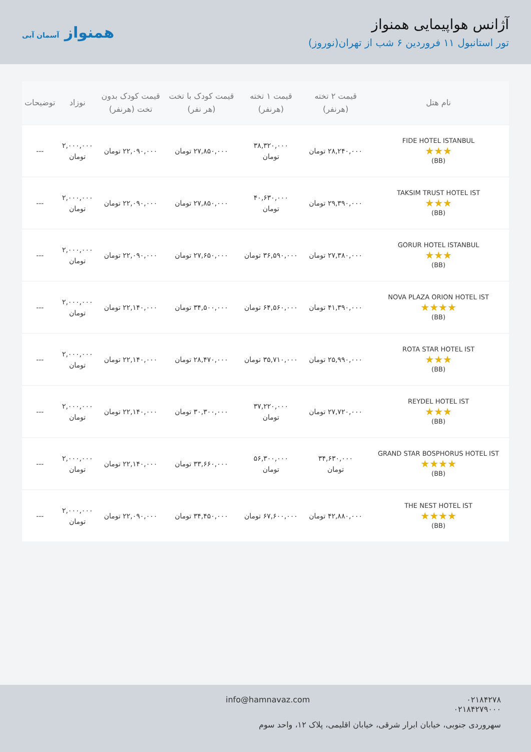آژانس هواپیمایی همنواز
تور استانبول ۱۱ فروردین ۶ شب از تهران(نوروز)
همنواز آسمان آبی
| نام هتل | قیمت ۲ تخته (هرنفر) | قیمت ۱ تخته (هرنفر) | قیمت کودک با تخت (هر نفر) | قیمت کودک بدون تخت (هرنفر) | نوزاد | توضیحات |
| --- | --- | --- | --- | --- | --- | --- |
| FIDE HOTEL ISTANBUL ★★★ (BB) | ۲۸,۲۴۰,۰۰۰ تومان | ۳۸,۳۲۰,۰۰۰ تومان | ۲۷,۸۵۰,۰۰۰ تومان | ۲۲,۰۹۰,۰۰۰ تومان | ۲,۰۰۰,۰۰۰ تومان | --- |
| TAKSIM TRUST HOTEL IST ★★★ (BB) | ۲۹,۳۹۰,۰۰۰ تومان | ۴۰,۶۳۰,۰۰۰ تومان | ۲۷,۸۵۰,۰۰۰ تومان | ۲۲,۰۹۰,۰۰۰ تومان | ۲,۰۰۰,۰۰۰ تومان | --- |
| GORUR HOTEL ISTANBUL ★★★ (BB) | ۲۷,۳۸۰,۰۰۰ تومان | ۳۶,۵۹۰,۰۰۰ تومان | ۲۷,۶۵۰,۰۰۰ تومان | ۲۲,۰۹۰,۰۰۰ تومان | ۲,۰۰۰,۰۰۰ تومان | --- |
| NOVA PLAZA ORION HOTEL IST ★★★★ (BB) | ۴۱,۳۹۰,۰۰۰ تومان | ۶۴,۵۶۰,۰۰۰ تومان | ۳۴,۵۰۰,۰۰۰ تومان | ۲۲,۱۴۰,۰۰۰ تومان | ۲,۰۰۰,۰۰۰ تومان | --- |
| ROTA STAR HOTEL IST ★★★ (BB) | ۲۵,۹۹۰,۰۰۰ تومان | ۳۵,۷۱۰,۰۰۰ تومان | ۲۸,۴۷۰,۰۰۰ تومان | ۲۲,۱۴۰,۰۰۰ تومان | ۲,۰۰۰,۰۰۰ تومان | --- |
| REYDEL HOTEL IST ★★★ (BB) | ۲۷,۷۲۰,۰۰۰ تومان | ۳۷,۲۲۰,۰۰۰ تومان | ۳۰,۳۰۰,۰۰۰ تومان | ۲۲,۱۴۰,۰۰۰ تومان | ۲,۰۰۰,۰۰۰ تومان | --- |
| GRAND STAR BOSPHORUS HOTEL IST ★★★★ (BB) | ۳۴,۶۳۰,۰۰۰ تومان | ۵۶,۳۰۰,۰۰۰ تومان | ۳۳,۶۶۰,۰۰۰ تومان | ۲۲,۱۴۰,۰۰۰ تومان | ۲,۰۰۰,۰۰۰ تومان | --- |
| THE NEST HOTEL IST ★★★★ (BB) | ۴۲,۸۸۰,۰۰۰ تومان | ۶۷,۶۰۰,۰۰۰ تومان | ۳۴,۴۵۰,۰۰۰ تومان | ۲۲,۰۹۰,۰۰۰ تومان | ۲,۰۰۰,۰۰۰ تومان | --- |
۰۲۱۸۴۲۷۸ info@hamnavaz.com
۰۲۱۸۴۲۷۹۰۰۰
سهروردی جنوبی، خیابان ابرار شرقی، خیابان اقلیمی، پلاک ۱۲، واحد سوم